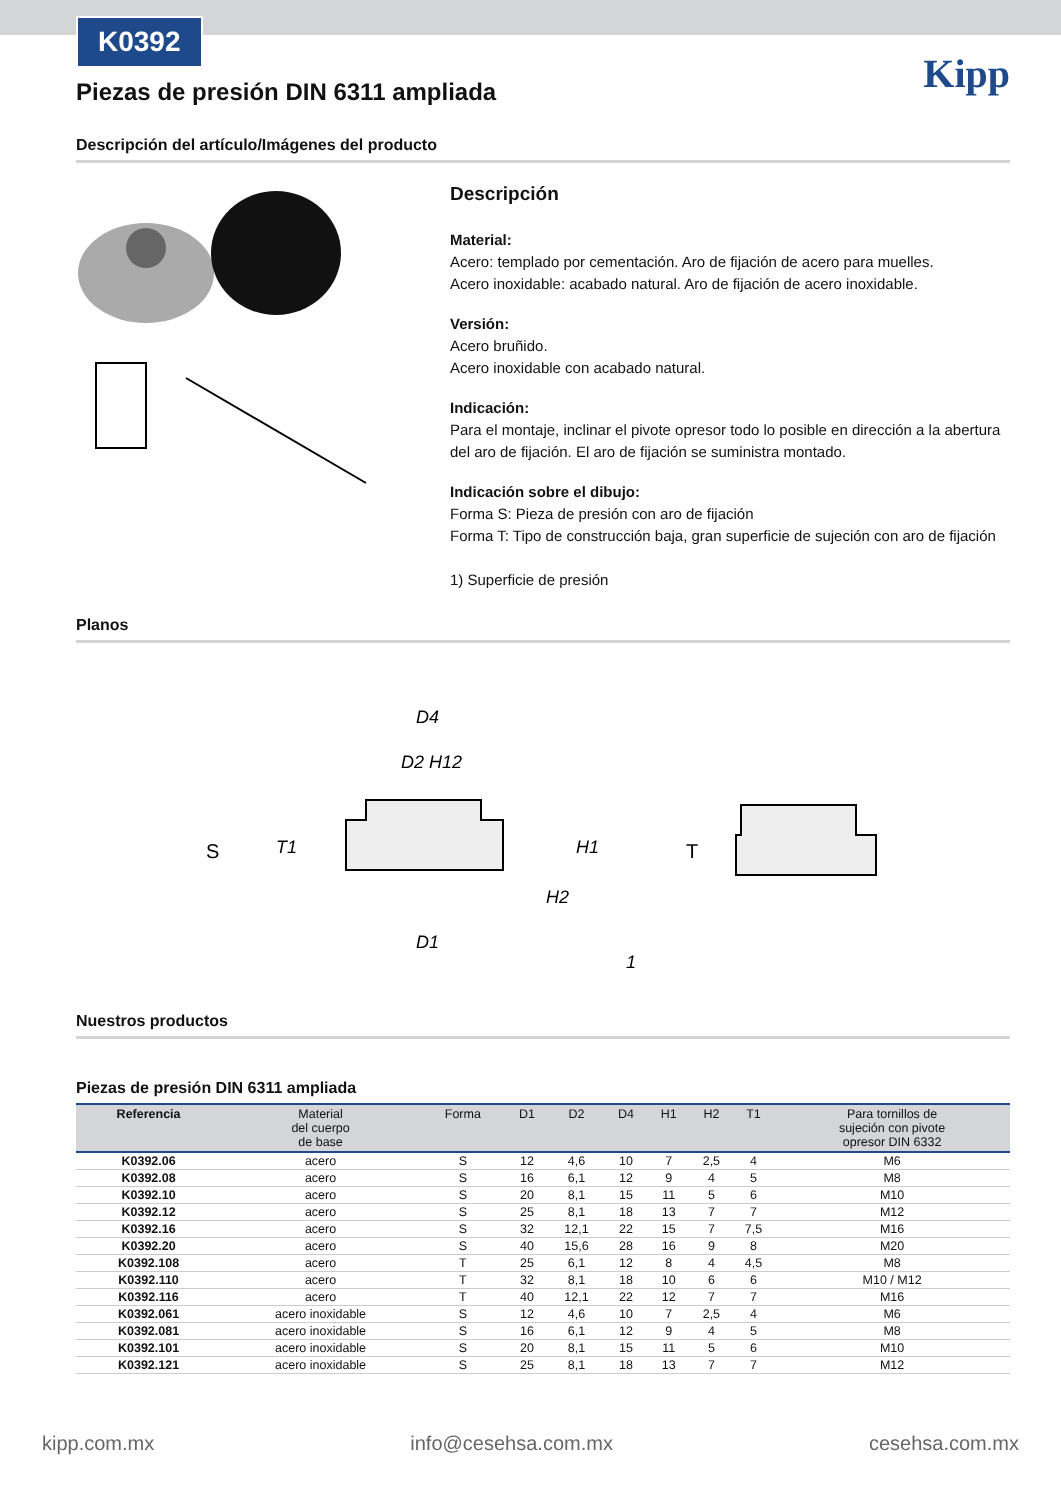K0392
Kipp
Piezas de presión DIN 6311 ampliada
Descripción del artículo/Imágenes del producto
Descripción
Material:
Acero: templado por cementación. Aro de fijación de acero para muelles.
Acero inoxidable: acabado natural. Aro de fijación de acero inoxidable.
Versión:
Acero bruñido.
Acero inoxidable con acabado natural.
Indicación:
Para el montaje, inclinar el pivote opresor todo lo posible en dirección a la abertura del aro de fijación. El aro de fijación se suministra montado.
Indicación sobre el dibujo:
Forma S: Pieza de presión con aro de fijación
Forma T: Tipo de construcción baja, gran superficie de sujeción con aro de fijación
1) Superficie de presión
Planos
S
T
D4
D2 H12
T1
H2
H1
D1
1
Nuestros productos
Piezas de presión DIN 6311 ampliada
| Referencia | Material del cuerpo de base | Forma | D1 | D2 | D4 | H1 | H2 | T1 | Para tornillos de sujeción con pivote opresor DIN 6332 |
| --- | --- | --- | --- | --- | --- | --- | --- | --- | --- |
| K0392.06 | acero | S | 12 | 4,6 | 10 | 7 | 2,5 | 4 | M6 |
| K0392.08 | acero | S | 16 | 6,1 | 12 | 9 | 4 | 5 | M8 |
| K0392.10 | acero | S | 20 | 8,1 | 15 | 11 | 5 | 6 | M10 |
| K0392.12 | acero | S | 25 | 8,1 | 18 | 13 | 7 | 7 | M12 |
| K0392.16 | acero | S | 32 | 12,1 | 22 | 15 | 7 | 7,5 | M16 |
| K0392.20 | acero | S | 40 | 15,6 | 28 | 16 | 9 | 8 | M20 |
| K0392.108 | acero | T | 25 | 6,1 | 12 | 8 | 4 | 4,5 | M8 |
| K0392.110 | acero | T | 32 | 8,1 | 18 | 10 | 6 | 6 | M10 / M12 |
| K0392.116 | acero | T | 40 | 12,1 | 22 | 12 | 7 | 7 | M16 |
| K0392.061 | acero inoxidable | S | 12 | 4,6 | 10 | 7 | 2,5 | 4 | M6 |
| K0392.081 | acero inoxidable | S | 16 | 6,1 | 12 | 9 | 4 | 5 | M8 |
| K0392.101 | acero inoxidable | S | 20 | 8,1 | 15 | 11 | 5 | 6 | M10 |
| K0392.121 | acero inoxidable | S | 25 | 8,1 | 18 | 13 | 7 | 7 | M12 |
kipp.com.mx info@cesehsa.com.mx cesehsa.com.mx